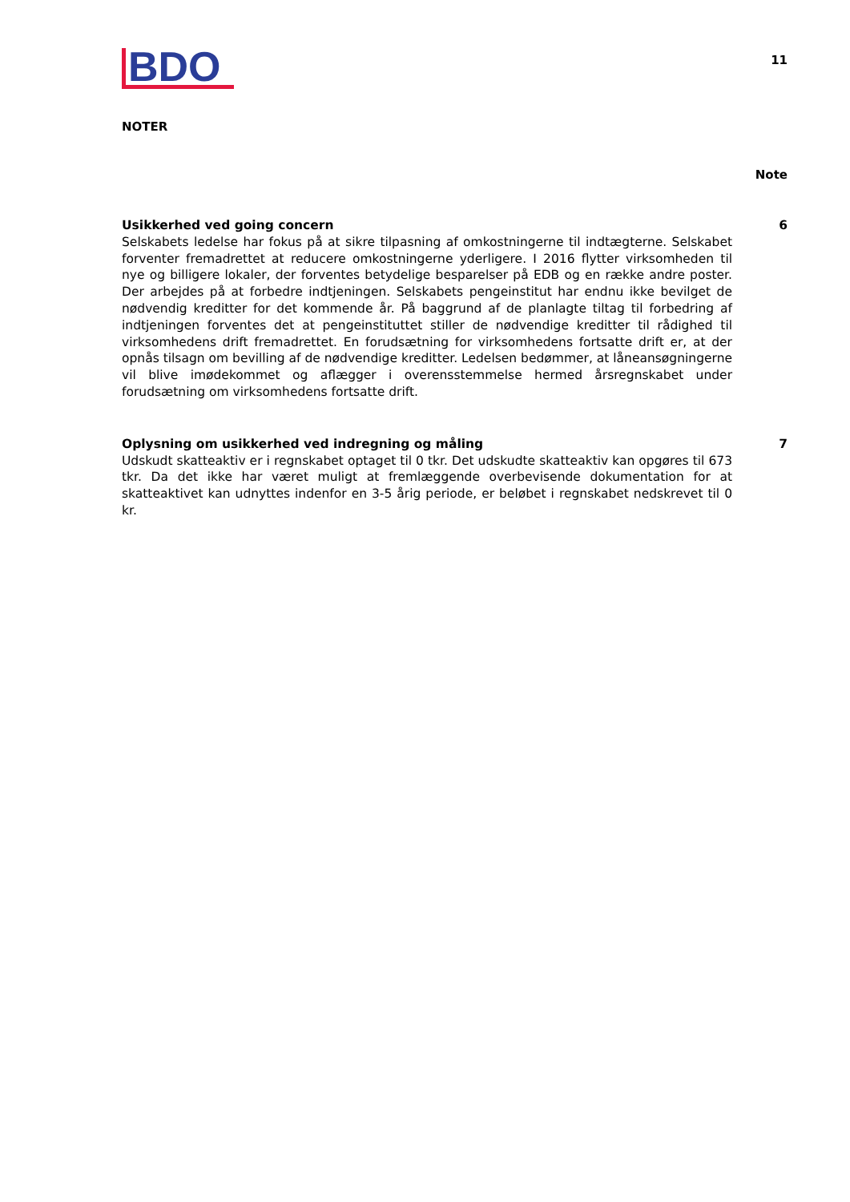BDO
11
NOTER
Note
Usikkerhed ved going concern
Selskabets ledelse har fokus på at sikre tilpasning af omkostningerne til indtægterne. Selskabet forventer fremadrettet at reducere omkostningerne yderligere. I 2016 flytter virksomheden til nye og billigere lokaler, der forventes betydelige besparelser på EDB og en række andre poster. Der arbejdes på at forbedre indtjeningen. Selskabets pengeinstitut har endnu ikke bevilget de nødvendig kreditter for det kommende år. På baggrund af de planlagte tiltag til forbedring af indtjeningen forventes det at pengeinstituttet stiller de nødvendige kreditter til rådighed til virksomhedens drift fremadrettet. En forudsætning for virksomhedens fortsatte drift er, at der opnås tilsagn om bevilling af de nødvendige kreditter. Ledelsen bedømmer, at låneansøgningerne vil blive imødekommet og aflægger i overensstemmelse hermed årsregnskabet under forudsætning om virksomhedens fortsatte drift.
6
Oplysning om usikkerhed ved indregning og måling
Udskudt skatteaktiv er i regnskabet optaget til 0 tkr. Det udskudte skatteaktiv kan opgøres til 673 tkr. Da det ikke har været muligt at fremlæggende overbevisende dokumentation for at skatteaktivet kan udnyttes indenfor en 3-5 årig periode, er beløbet i regnskabet nedskrevet til 0 kr.
7